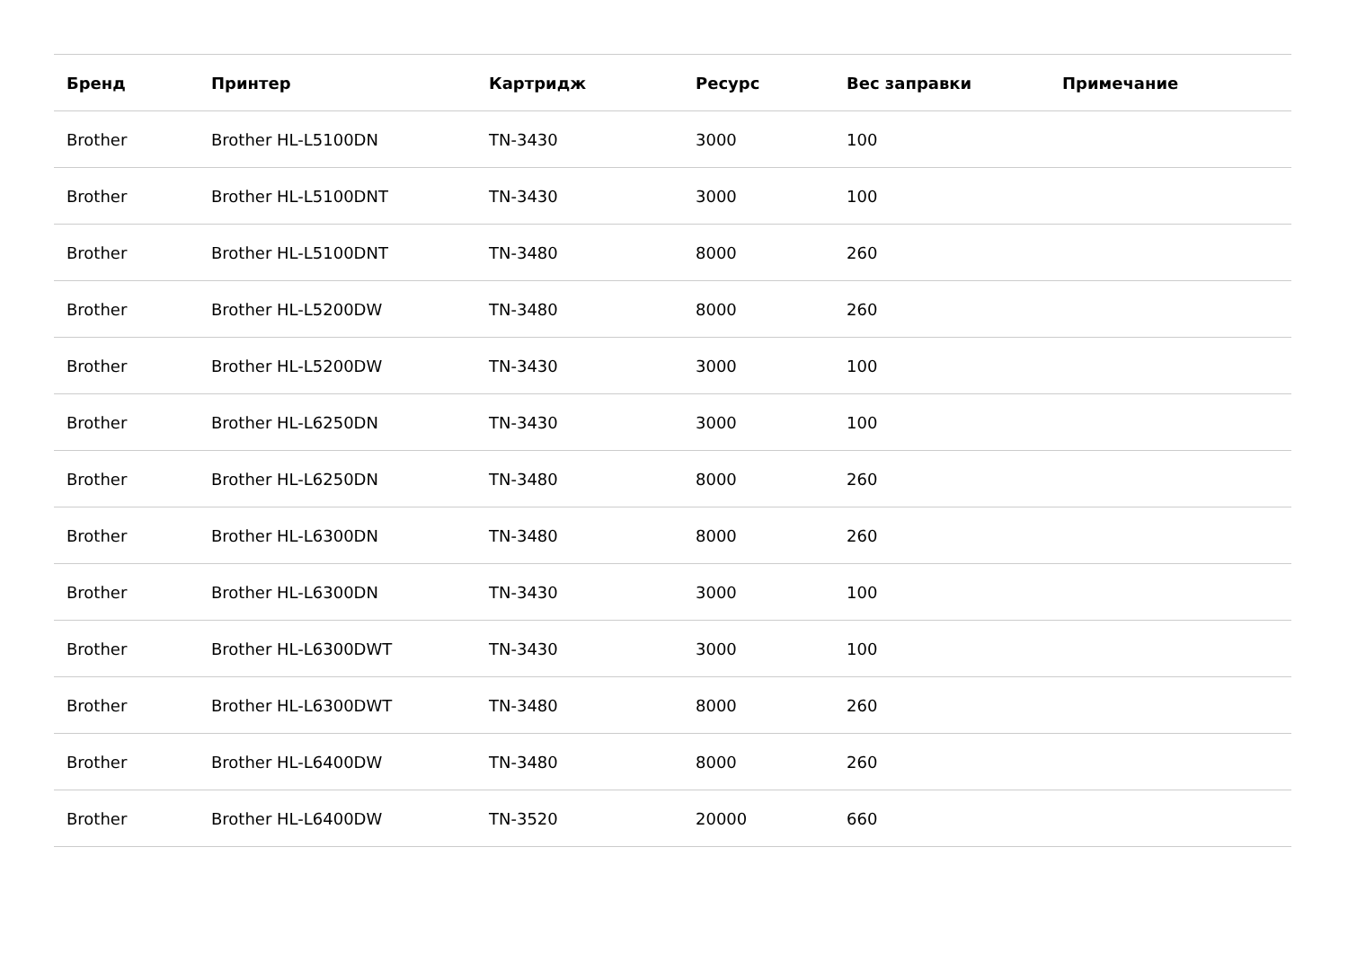| Бренд | Принтер | Картридж | Ресурс | Вес заправки | Примечание |
| --- | --- | --- | --- | --- | --- |
| Brother | Brother HL-L5100DN | TN-3430 | 3000 | 100 | |
| Brother | Brother HL-L5100DNT | TN-3430 | 3000 | 100 | |
| Brother | Brother HL-L5100DNT | TN-3480 | 8000 | 260 | |
| Brother | Brother HL-L5200DW | TN-3480 | 8000 | 260 | |
| Brother | Brother HL-L5200DW | TN-3430 | 3000 | 100 | |
| Brother | Brother HL-L6250DN | TN-3430 | 3000 | 100 | |
| Brother | Brother HL-L6250DN | TN-3480 | 8000 | 260 | |
| Brother | Brother HL-L6300DN | TN-3480 | 8000 | 260 | |
| Brother | Brother HL-L6300DN | TN-3430 | 3000 | 100 | |
| Brother | Brother HL-L6300DWT | TN-3430 | 3000 | 100 | |
| Brother | Brother HL-L6300DWT | TN-3480 | 8000 | 260 | |
| Brother | Brother HL-L6400DW | TN-3480 | 8000 | 260 | |
| Brother | Brother HL-L6400DW | TN-3520 | 20000 | 660 | |